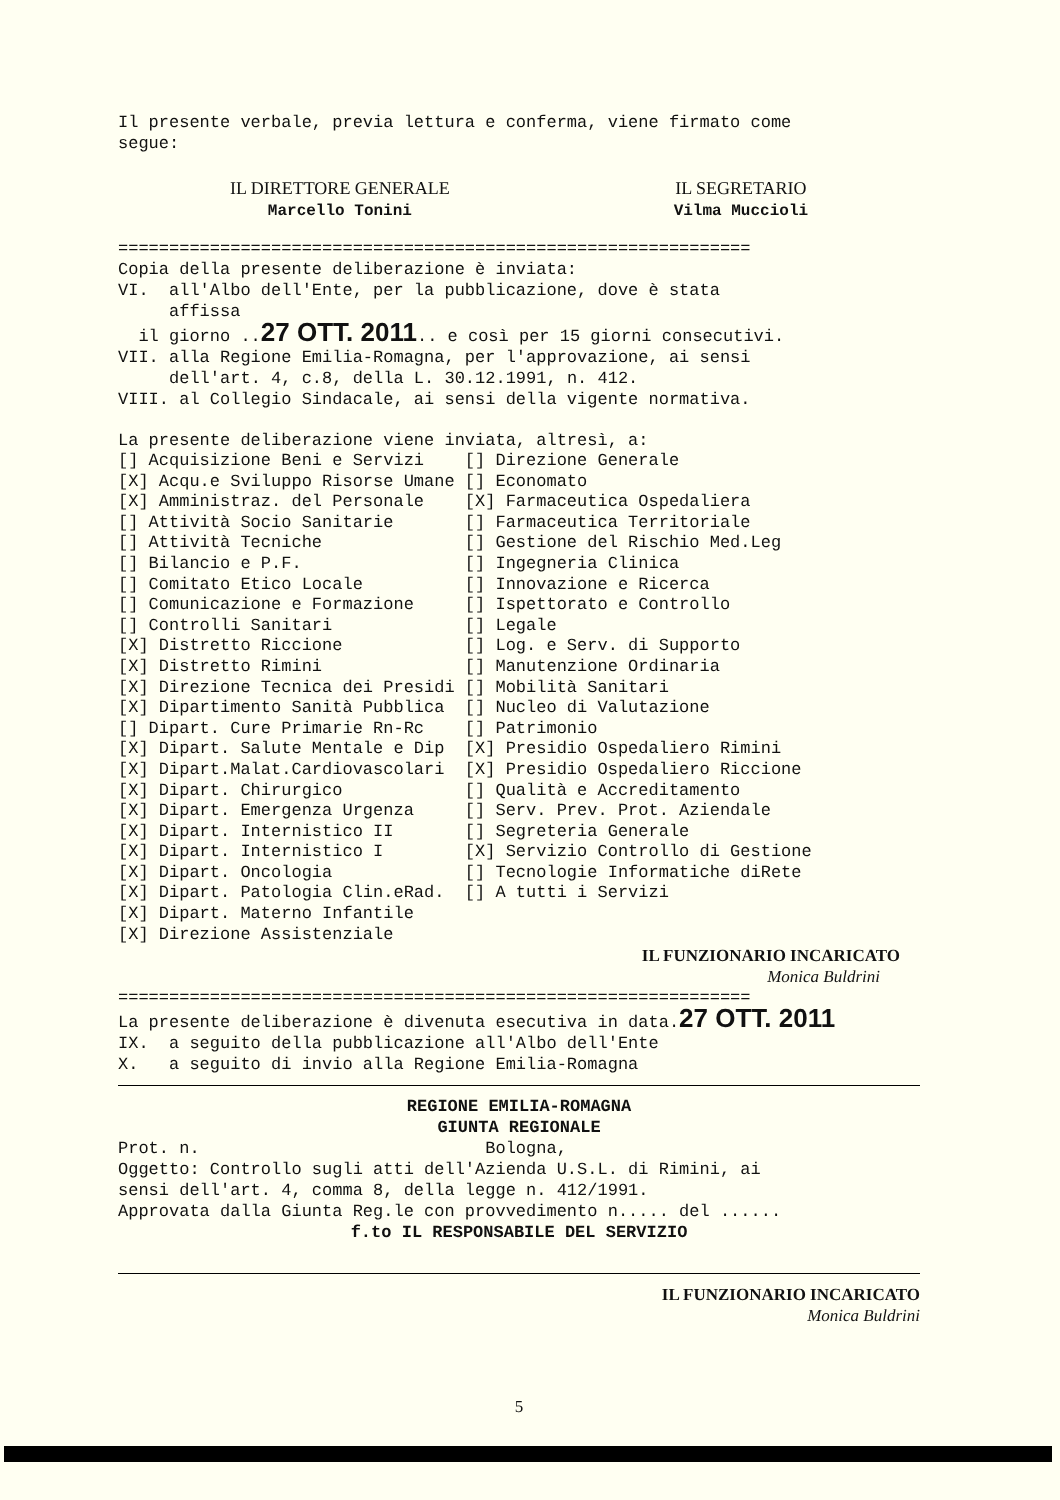Il presente verbale, previa lettura e conferma, viene firmato come segue:
IL DIRETTORE GENERALE
Marcello Tonini
IL SEGRETARIO
Vilma Muccioli
==============================================================
Copia della presente deliberazione è inviata: VI. all'Albo dell'Ente, per la pubblicazione, dove è stata affissa il giorno ..27 OTT. 2011.. e così per 15 giorni consecutivi. VII. alla Regione Emilia-Romagna, per l'approvazione, ai sensi dell'art. 4, c.8, della L. 30.12.1991, n. 412. VIII. al Collegio Sindacale, ai sensi della vigente normativa.
La presente deliberazione viene inviata, altresì, a:
| [] Acquisizione Beni e Servizi | [] Direzione Generale |
| [X] Acqu.e Sviluppo Risorse Umane | [] Economato |
| [X] Amministraz. del Personale | [X] Farmaceutica Ospedaliera |
| [] Attività Socio Sanitarie | [] Farmaceutica Territoriale |
| [] Attività Tecniche | [] Gestione del Rischio Med.Leg |
| [] Bilancio e P.F. | [] Ingegneria Clinica |
| [] Comitato Etico Locale | [] Innovazione e Ricerca |
| [] Comunicazione e Formazione | [] Ispettorato e Controllo |
| [] Controlli Sanitari | [] Legale |
| [X] Distretto Riccione | [] Log. e Serv. di Supporto |
| [X] Distretto Rimini | [] Manutenzione Ordinaria |
| [X] Direzione Tecnica dei Presidi | [] Mobilità Sanitari |
| [X] Dipartimento Sanità Pubblica | [] Nucleo di Valutazione |
| [] Dipart. Cure Primarie Rn-Rc | [] Patrimonio |
| [X] Dipart. Salute Mentale e Dip | [X] Presidio Ospedaliero Rimini |
| [X] Dipart.Malat.Cardiovascolari | [X] Presidio Ospedaliero Riccione |
| [X] Dipart. Chirurgico | [] Qualità e Accreditamento |
| [X] Dipart. Emergenza Urgenza | [] Serv. Prev. Prot. Aziendale |
| [X] Dipart. Internistico II | [] Segreteria Generale |
| [X] Dipart. Internistico I | [X] Servizio Controllo di Gestione |
| [X] Dipart. Oncologia | [] Tecnologie Informatiche diRete |
| [X] Dipart. Patologia Clin.eRad. | [] A tutti i Servizi |
| [X] Dipart. Materno Infantile | |
| [X] Direzione Assistenziale | |
IL FUNZIONARIO INCARICATO
Monica Buldrini
==============================================================
La presente deliberazione è divenuta esecutiva in data.27 OTT. 2011 IX. a seguito della pubblicazione all'Albo dell'Ente X. a seguito di invio alla Regione Emilia-Romagna
REGIONE EMILIA-ROMAGNA GIUNTA REGIONALE
Prot. n. Bologna, Oggetto: Controllo sugli atti dell'Azienda U.S.L. di Rimini, ai sensi dell'art. 4, comma 8, della legge n. 412/1991. Approvata dalla Giunta Reg.le con provvedimento n..... del ......
f.to IL RESPONSABILE DEL SERVIZIO
IL FUNZIONARIO INCARICATO
Monica Buldrini
5